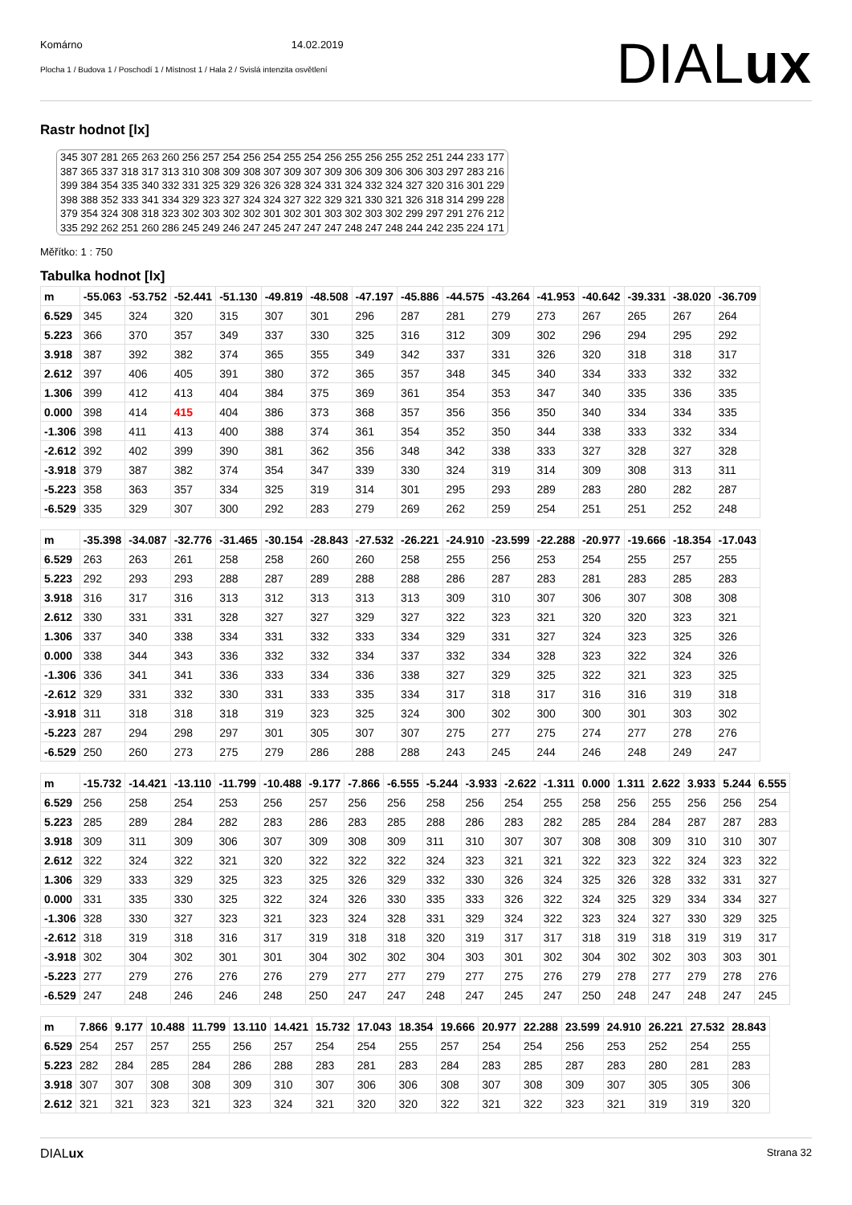Komárno 14.02.2019
Plocha 1 / Budova 1 / Poschodí 1 / Místnost 1 / Hala 2 / Svislá intenzita osvětlení
DIALux
Rastr hodnot [lx]
345 307 281 265 263 260 256 257 254 256 254 255 254 256 255 256 255 252 251 244 233 177 387 365 337 318 317 313 310 308 309 308 307 309 307 309 306 309 306 306 303 297 283 216 399 384 354 335 340 332 331 325 329 326 326 328 324 331 324 332 324 327 320 316 301 229 398 388 352 333 341 334 329 323 327 324 324 327 322 329 321 330 321 326 318 314 299 228 379 354 324 308 318 323 302 303 302 302 301 302 301 303 302 303 302 299 297 291 276 212 335 292 262 251 260 286 245 249 246 247 245 247 247 247 248 247 248 244 242 235 224 171
Měřítko: 1 : 750
Tabulka hodnot [lx]
| m | -55.063 | -53.752 | -52.441 | -51.130 | -49.819 | -48.508 | -47.197 | -45.886 | -44.575 | -43.264 | -41.953 | -40.642 | -39.331 | -38.020 | -36.709 |
| 6.529 | 345 | 324 | 320 | 315 | 307 | 301 | 296 | 287 | 281 | 279 | 273 | 267 | 265 | 267 | 264 |
| 5.223 | 366 | 370 | 357 | 349 | 337 | 330 | 325 | 316 | 312 | 309 | 302 | 296 | 294 | 295 | 292 |
| 3.918 | 387 | 392 | 382 | 374 | 365 | 355 | 349 | 342 | 337 | 331 | 326 | 320 | 318 | 318 | 317 |
| 2.612 | 397 | 406 | 405 | 391 | 380 | 372 | 365 | 357 | 348 | 345 | 340 | 334 | 333 | 332 | 332 |
| 1.306 | 399 | 412 | 413 | 404 | 384 | 375 | 369 | 361 | 354 | 353 | 347 | 340 | 335 | 336 | 335 |
| 0.000 | 398 | 414 | 415 | 404 | 386 | 373 | 368 | 357 | 356 | 356 | 350 | 340 | 334 | 334 | 335 |
| -1.306 | 398 | 411 | 413 | 400 | 388 | 374 | 361 | 354 | 352 | 350 | 344 | 338 | 333 | 332 | 334 |
| -2.612 | 392 | 402 | 399 | 390 | 381 | 362 | 356 | 348 | 342 | 338 | 333 | 327 | 328 | 327 | 328 |
| -3.918 | 379 | 387 | 382 | 374 | 354 | 347 | 339 | 330 | 324 | 319 | 314 | 309 | 308 | 313 | 311 |
| -5.223 | 358 | 363 | 357 | 334 | 325 | 319 | 314 | 301 | 295 | 293 | 289 | 283 | 280 | 282 | 287 |
| -6.529 | 335 | 329 | 307 | 300 | 292 | 283 | 279 | 269 | 262 | 259 | 254 | 251 | 251 | 252 | 248 |
| m | -35.398 | -34.087 | -32.776 | -31.465 | -30.154 | -28.843 | -27.532 | -26.221 | -24.910 | -23.599 | -22.288 | -20.977 | -19.666 | -18.354 | -17.043 |
| 6.529 | 263 | 263 | 261 | 258 | 258 | 260 | 260 | 258 | 255 | 256 | 253 | 254 | 255 | 257 | 255 |
| 5.223 | 292 | 293 | 293 | 288 | 287 | 289 | 288 | 288 | 286 | 287 | 283 | 281 | 283 | 285 | 283 |
| 3.918 | 316 | 317 | 316 | 313 | 312 | 313 | 313 | 313 | 309 | 310 | 307 | 306 | 307 | 308 | 308 |
| 2.612 | 330 | 331 | 331 | 328 | 327 | 327 | 329 | 327 | 322 | 323 | 321 | 320 | 320 | 323 | 321 |
| 1.306 | 337 | 340 | 338 | 334 | 331 | 332 | 333 | 334 | 329 | 331 | 327 | 324 | 323 | 325 | 326 |
| 0.000 | 338 | 344 | 343 | 336 | 332 | 332 | 334 | 337 | 332 | 334 | 328 | 323 | 322 | 324 | 326 |
| -1.306 | 336 | 341 | 341 | 336 | 333 | 334 | 336 | 338 | 327 | 329 | 325 | 322 | 321 | 323 | 325 |
| -2.612 | 329 | 331 | 332 | 330 | 331 | 333 | 335 | 334 | 317 | 318 | 317 | 316 | 316 | 319 | 318 |
| -3.918 | 311 | 318 | 318 | 318 | 319 | 323 | 325 | 324 | 300 | 302 | 300 | 300 | 301 | 303 | 302 |
| -5.223 | 287 | 294 | 298 | 297 | 301 | 305 | 307 | 307 | 275 | 277 | 275 | 274 | 277 | 278 | 276 |
| -6.529 | 250 | 260 | 273 | 275 | 279 | 286 | 288 | 288 | 243 | 245 | 244 | 246 | 248 | 249 | 247 |
| m | -15.732 | -14.421 | -13.110 | -11.799 | -10.488 | -9.177 | -7.866 | -6.555 | -5.244 | -3.933 | -2.622 | -1.311 | 0.000 | 1.311 | 2.622 | 3.933 | 5.244 | 6.555 |
| 6.529 | 256 | 258 | 254 | 253 | 256 | 257 | 256 | 256 | 258 | 256 | 254 | 255 | 258 | 256 | 255 | 256 | 256 | 254 |
| 5.223 | 285 | 289 | 284 | 282 | 283 | 286 | 283 | 285 | 288 | 286 | 283 | 282 | 285 | 284 | 284 | 287 | 287 | 283 |
| 3.918 | 309 | 311 | 309 | 306 | 307 | 309 | 308 | 309 | 311 | 310 | 307 | 307 | 308 | 308 | 309 | 310 | 310 | 307 |
| 2.612 | 322 | 324 | 322 | 321 | 320 | 322 | 322 | 322 | 324 | 323 | 321 | 321 | 322 | 323 | 322 | 324 | 323 | 322 |
| 1.306 | 329 | 333 | 329 | 325 | 323 | 325 | 326 | 329 | 332 | 330 | 326 | 324 | 325 | 326 | 328 | 332 | 331 | 327 |
| 0.000 | 331 | 335 | 330 | 325 | 322 | 324 | 326 | 330 | 335 | 333 | 326 | 322 | 324 | 325 | 329 | 334 | 334 | 327 |
| -1.306 | 328 | 330 | 327 | 323 | 321 | 323 | 324 | 328 | 331 | 329 | 324 | 322 | 323 | 324 | 327 | 330 | 329 | 325 |
| -2.612 | 318 | 319 | 318 | 316 | 317 | 319 | 318 | 318 | 320 | 319 | 317 | 317 | 318 | 319 | 318 | 319 | 319 | 317 |
| -3.918 | 302 | 304 | 302 | 301 | 301 | 304 | 302 | 302 | 304 | 303 | 301 | 302 | 304 | 302 | 302 | 303 | 303 | 301 |
| -5.223 | 277 | 279 | 276 | 276 | 276 | 279 | 277 | 277 | 279 | 277 | 275 | 276 | 279 | 278 | 277 | 279 | 278 | 276 |
| -6.529 | 247 | 248 | 246 | 246 | 248 | 250 | 247 | 247 | 248 | 247 | 245 | 247 | 250 | 248 | 247 | 248 | 247 | 245 |
| m | 7.866 | 9.177 | 10.488 | 11.799 | 13.110 | 14.421 | 15.732 | 17.043 | 18.354 | 19.666 | 20.977 | 22.288 | 23.599 | 24.910 | 26.221 | 27.532 | 28.843 |
| 6.529 | 254 | 257 | 257 | 255 | 256 | 257 | 254 | 254 | 255 | 257 | 254 | 254 | 256 | 253 | 252 | 254 | 255 |
| 5.223 | 282 | 284 | 285 | 284 | 286 | 288 | 283 | 281 | 283 | 284 | 283 | 285 | 287 | 283 | 280 | 281 | 283 |
| 3.918 | 307 | 307 | 308 | 308 | 309 | 310 | 307 | 306 | 306 | 308 | 307 | 308 | 309 | 307 | 305 | 305 | 306 |
| 2.612 | 321 | 321 | 323 | 321 | 323 | 324 | 321 | 320 | 320 | 322 | 321 | 322 | 323 | 321 | 319 | 319 | 320 |
DIALux Strana 32